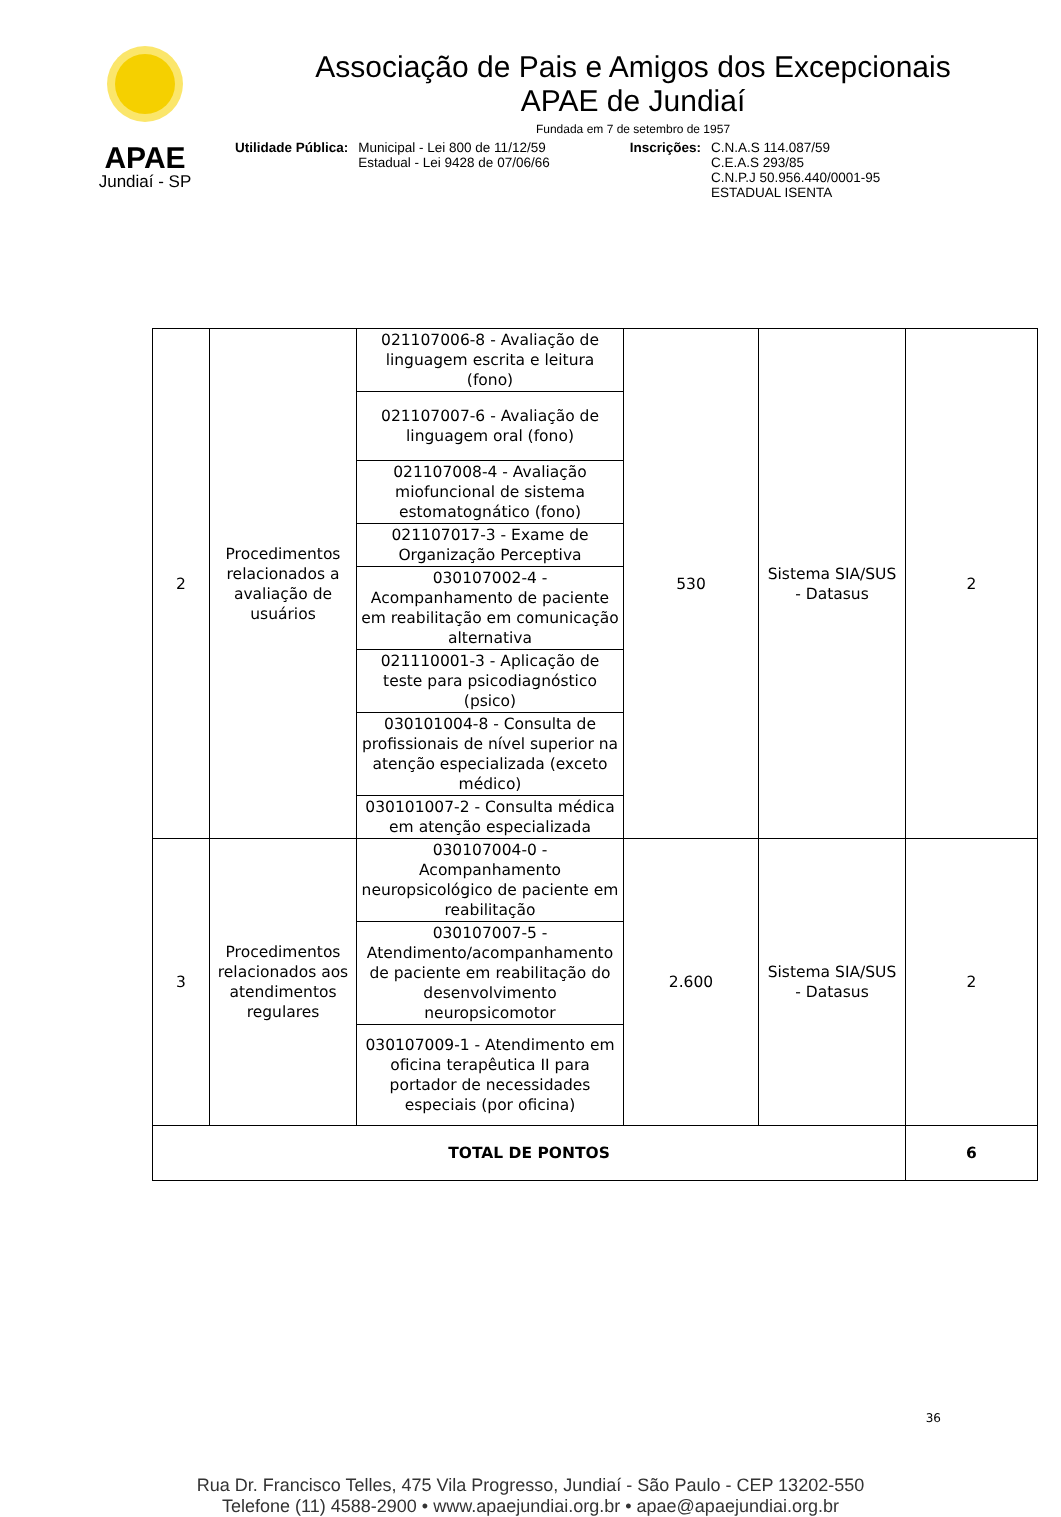APAE
Jundiaí - SP
Associação de Pais e Amigos dos Excepcionais
APAE de Jundiaí
Fundada em 7 de setembro de 1957
Utilidade Pública: Municipal - Lei 800 de 11/12/59
Estadual - Lei 9428 de 07/06/66
Inscrições: C.N.A.S 114.087/59
C.E.A.S 293/85
C.N.P.J 50.956.440/0001-95
ESTADUAL ISENTA
| 2 | Procedimentos relacionados a avaliação de usuários | 021107006-8 - Avaliação de linguagem escrita e leitura (fono) | 530 | Sistema SIA/SUS - Datasus | 2 |
| | | 021107007-6 - Avaliação de linguagem oral (fono) | | | |
| | | 021107008-4 - Avaliação miofuncional de sistema estomatognático (fono) | | | |
| | | 021107017-3 - Exame de Organização Perceptiva | | | |
| | | 030107002-4 - Acompanhamento de paciente em reabilitação em comunicação alternativa | | | |
| | | 021110001-3 - Aplicação de teste para psicodiagnóstico (psico) | | | |
| | | 030101004-8 - Consulta de profissionais de nível superior na atenção especializada (exceto médico) | | | |
| | | 030101007-2 - Consulta médica em atenção especializada | | | |
| 3 | Procedimentos relacionados aos atendimentos regulares | 030107004-0 - Acompanhamento neuropsicológico de paciente em reabilitação | 2.600 | Sistema SIA/SUS - Datasus | 2 |
| | | 030107007-5 - Atendimento/acompanhamento de paciente em reabilitação do desenvolvimento neuropsicomotor | | | |
| | | 030107009-1 - Atendimento em oficina terapêutica II para portador de necessidades especiais (por oficina) | | | |
| TOTAL DE PONTOS | | | | | 6 |
36
Rua Dr. Francisco Telles, 475 Vila Progresso, Jundiaí - São Paulo - CEP 13202-550
Telefone (11) 4588-2900 • www.apaejundiai.org.br • apae@apaejundiai.org.br